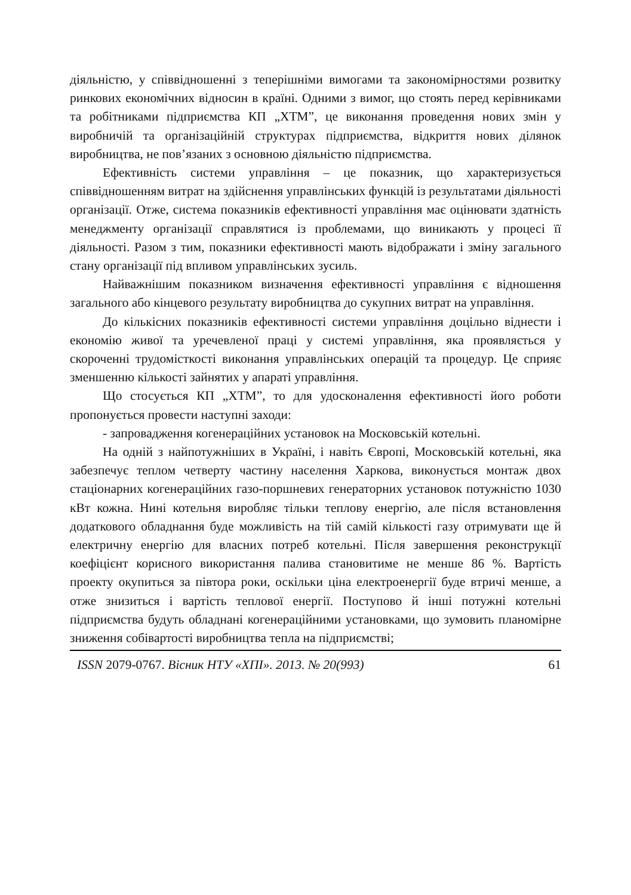діяльністю, у співвідношенні з теперішніми вимогами та закономірностями розвитку ринкових економічних відносин в країні. Одними з вимог, що стоять перед керівниками та робітниками підприємства КП „ХТМ”, це виконання проведення нових змін у виробничій та організаційній структурах підприємства, відкриття нових ділянок виробництва, не пов’язаних з основною діяльністю підприємства.
Ефективність системи управління – це показник, що характеризується співвідношенням витрат на здійснення управлінських функцій із результатами діяльності організації. Отже, система показників ефективності управління має оцінювати здатність менеджменту організації справлятися із проблемами, що виникають у процесі її діяльності. Разом з тим, показники ефективності мають відображати і зміну загального стану організації під впливом управлінських зусиль.
Найважнішим показником визначення ефективності управління є відношення загального або кінцевого результату виробництва до сукупних витрат на управління.
До кількісних показників ефективності системи управління доцільно віднести і економію живої та уречевленої праці у системі управління, яка проявляється у скороченні трудомісткості виконання управлінських операцій та процедур. Це сприяє зменшенню кількості зайнятих у апараті управління.
Що стосується КП „ХТМ”, то для удосконалення ефективності його роботи пропонується провести наступні заходи:
- запровадження когенераційних установок на Московській котельні.
На одній з найпотужніших в Україні, і навіть Європі, Московській котельні, яка забезпечує теплом четверту частину населення Харкова, виконується монтаж двох стаціонарних когенераційних газо-поршневих генераторних установок потужністю 1030 кВт кожна. Нині котельня виробляє тільки теплову енергію, але після встановлення додаткового обладнання буде можливість на тій самій кількості газу отримувати ще й електричну енергію для власних потреб котельні. Після завершення реконструкції коефіцієнт корисного використання палива становитиме не менше 86 %. Вартість проекту окупиться за півтора роки, оскільки ціна електроенергії буде втричі менше, а отже знизиться і вартість теплової енергії. Поступово й інші потужні котельні підприємства будуть обладнані когенераційними установками, що зумовить планомірне зниження собівартості виробництва тепла на підприємстві;
ISSN 2079-0767. Вісник НТУ «ХПІ». 2013. № 20(993) 61